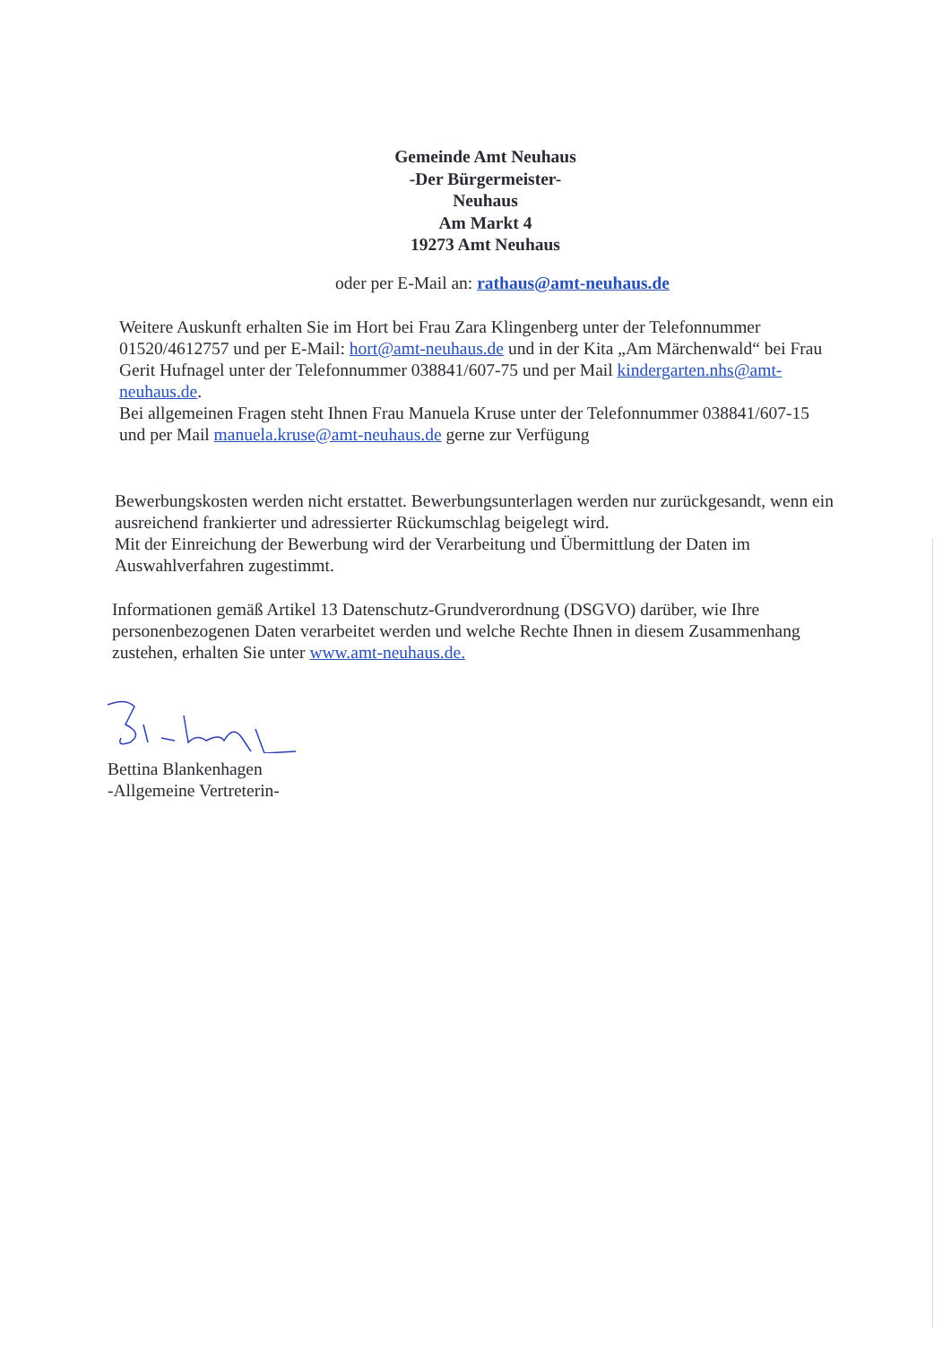Gemeinde Amt Neuhaus
-Der Bürgermeister-
Neuhaus
Am Markt 4
19273 Amt Neuhaus
oder per E-Mail an: rathaus@amt-neuhaus.de
Weitere Auskunft erhalten Sie im Hort bei Frau Zara Klingenberg unter der Telefonnummer 01520/4612757 und per E-Mail: hort@amt-neuhaus.de und in der Kita „Am Märchenwald“ bei Frau Gerit Hufnagel unter der Telefonnummer 038841/607-75 und per Mail kindergarten.nhs@amt-neuhaus.de.
Bei allgemeinen Fragen steht Ihnen Frau Manuela Kruse unter der Telefonnummer 038841/607-15 und per Mail manuela.kruse@amt-neuhaus.de gerne zur Verfügung
Bewerbungskosten werden nicht erstattet. Bewerbungsunterlagen werden nur zurückgesandt, wenn ein ausreichend frankierter und adressierter Rückumschlag beigelegt wird.
Mit der Einreichung der Bewerbung wird der Verarbeitung und Übermittlung der Daten im Auswahlverfahren zugestimmt.
Informationen gemäß Artikel 13 Datenschutz-Grundverordnung (DSGVO) darüber, wie Ihre personenbezogenen Daten verarbeitet werden und welche Rechte Ihnen in diesem Zusammenhang zustehen, erhalten Sie unter www.amt-neuhaus.de.
Bettina Blankenhagen
-Allgemeine Vertreterin-